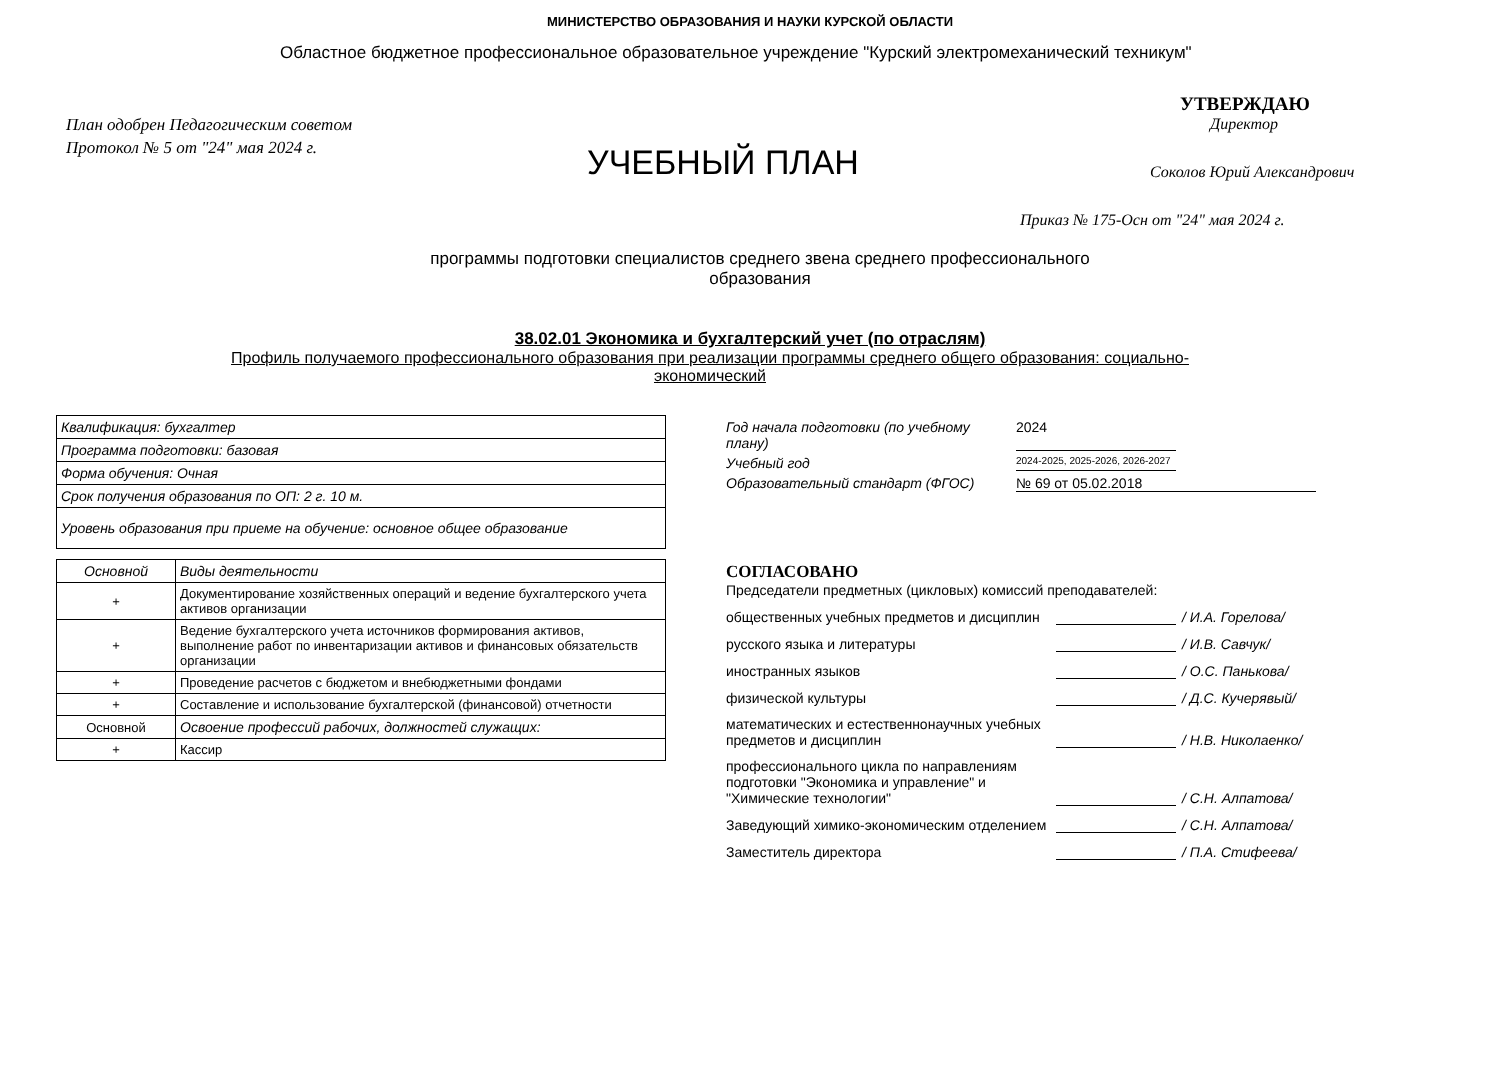МИНИСТЕРСТВО ОБРАЗОВАНИЯ И НАУКИ КУРСКОЙ ОБЛАСТИ
Областное бюджетное профессиональное образовательное учреждение "Курский электромеханический техникум"
План одобрен Педагогическим советом
Протокол № 5 от "24" мая 2024 г.
УЧЕБНЫЙ ПЛАН
УТВЕРЖДАЮ
Директор
Соколов Юрий Александрович
Приказ № 175-Осн от "24" мая 2024 г.
программы подготовки специалистов среднего звена среднего профессионального образования
38.02.01 Экономика и бухгалтерский учет (по отраслям)
Профиль получаемого профессионального образования при реализации программы среднего общего образования: социально-экономический
| Квалификация: бухгалтер |
| Программа подготовки: базовая |
| Форма обучения: Очная |
| Срок получения образования по ОП: 2 г. 10 м. |
| Уровень образования при приеме на обучение: основное общее образование |
| Основной | Виды деятельности |
| --- | --- |
| + | Документирование хозяйственных операций и ведение бухгалтерского учета активов организации |
| + | Ведение бухгалтерского учета источников формирования активов, выполнение работ по инвентаризации активов и финансовых обязательств организации |
| + | Проведение расчетов с бюджетом и внебюджетными фондами |
| + | Составление и использование бухгалтерской (финансовой) отчетности |
| Основной | Освоение профессий рабочих, должностей служащих: |
| + | Кассир |
Год начала подготовки (по учебному плану) 2024
Учебный год 2024-2025, 2025-2026, 2026-2027
Образовательный стандарт (ФГОС) № 69 от 05.02.2018
СОГЛАСОВАНО
Председатели предметных (цикловых) комиссий преподавателей:
общественных учебных предметов и дисциплин / И.А. Горелова/
русского языка и литературы / И.В. Савчук/
иностранных языков / О.С. Панькова/
физической культуры / Д.С. Кучерявый/
математических и естественнонаучных учебных предметов и дисциплин / Н.В. Николаенко/
профессионального цикла по направлениям подготовки "Экономика и управление" и "Химические технологии" / С.Н. Алпатова/
Заведующий химико-экономическим отделением / С.Н. Алпатова/
Заместитель директора / П.А. Стифеева/